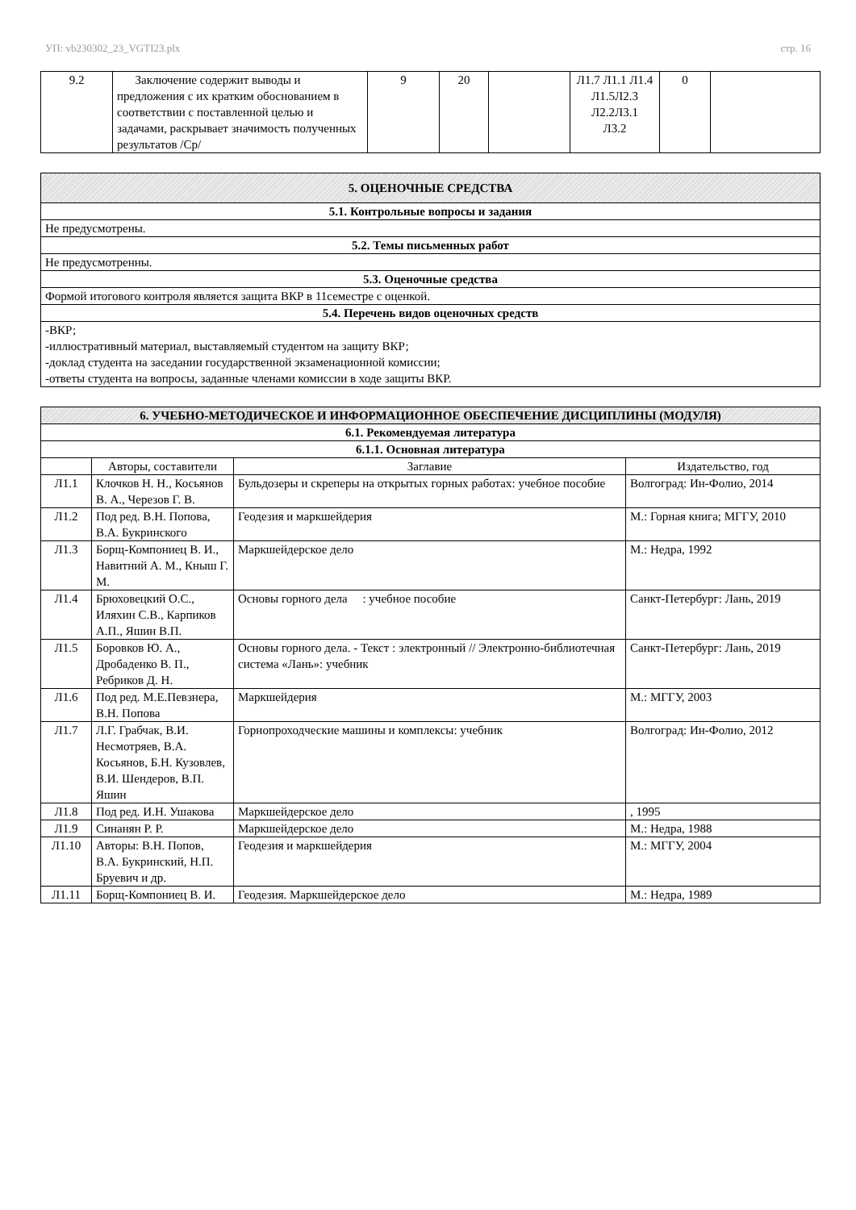УП: vb230302_23_VGTI23.plx стр. 16
| 9.2 | Заключение содержит выводы и предложения с их кратким обоснованием в соответствии с поставленной целью и задачами, раскрывает значимость полученных результатов /Ср/ | 9 | 20 | | Л1.7 Л1.1 Л1.4 Л1.5Л2.3 Л2.2Л3.1 Л3.2 | 0 | |
| 5. ОЦЕНОЧНЫЕ СРЕДСТВА |
| 5.1. Контрольные вопросы и задания |
| Не предусмотрены. |
| 5.2. Темы письменных работ |
| Не предусмотренны. |
| 5.3. Оценочные средства |
| Формой итогового контроля является защита ВКР в 11семестре с оценкой. |
| 5.4. Перечень видов оценочных средств |
| -ВКР; -иллюстративный материал, выставляемый студентом на защиту ВКР; -доклад студента на заседании государственной экзаменационной комиссии; -ответы студента на вопросы, заданные членами комиссии в ходе защиты ВКР. |
| 6. УЧЕБНО-МЕТОДИЧЕСКОЕ И ИНФОРМАЦИОННОЕ ОБЕСПЕЧЕНИЕ ДИСЦИПЛИНЫ (МОДУЛЯ) | | | |
| 6.1. Рекомендуемая литература | | | |
| 6.1.1. Основная литература | | | |
| | Авторы, составители | Заглавие | Издательство, год |
| Л1.1 | Клочков Н. Н., Косьянов В. А., Черезов Г. В. | Бульдозеры и скреперы на открытых горных работах: учебное пособие | Волгоград: Ин-Фолио, 2014 |
| Л1.2 | Под ред. В.Н. Попова, В.А. Букринского | Геодезия и маркшейдерия | М.: Горная книга; МГГУ, 2010 |
| Л1.3 | Борщ-Компониец В. И., Навитний А. М., Кныш Г. М. | Маркшейдерское дело | М.: Недра, 1992 |
| Л1.4 | Брюховецкий О.С., Иляхин С.В., Карпиков А.П., Яшин В.П. | Основы горного дела : учебное пособие | Санкт-Петербург: Лань, 2019 |
| Л1.5 | Боровков Ю. А., Дробаденко В. П., Ребриков Д. Н. | Основы горного дела. - Текст : электронный // Электронно-библиотечная система «Лань»: учебник | Санкт-Петербург: Лань, 2019 |
| Л1.6 | Под ред. М.Е.Певзнера, В.Н. Попова | Маркшейдерия | М.: МГГУ, 2003 |
| Л1.7 | Л.Г. Грабчак, В.И. Несмотряев, В.А. Косьянов, Б.Н. Кузовлев, В.И. Шендеров, В.П. Яшин | Горнопроходческие машины и комплексы: учебник | Волгоград: Ин-Фолио, 2012 |
| Л1.8 | Под ред. И.Н. Ушакова | Маркшейдерское дело | , 1995 |
| Л1.9 | Синанян Р. Р. | Маркшейдерское дело | М.: Недра, 1988 |
| Л1.10 | Авторы: В.Н. Попов, В.А. Букринский, Н.П. Бруевич и др. | Геодезия и маркшейдерия | М.: МГГУ, 2004 |
| Л1.11 | Борщ-Компониец В. И. | Геодезия. Маркшейдерское дело | М.: Недра, 1989 |